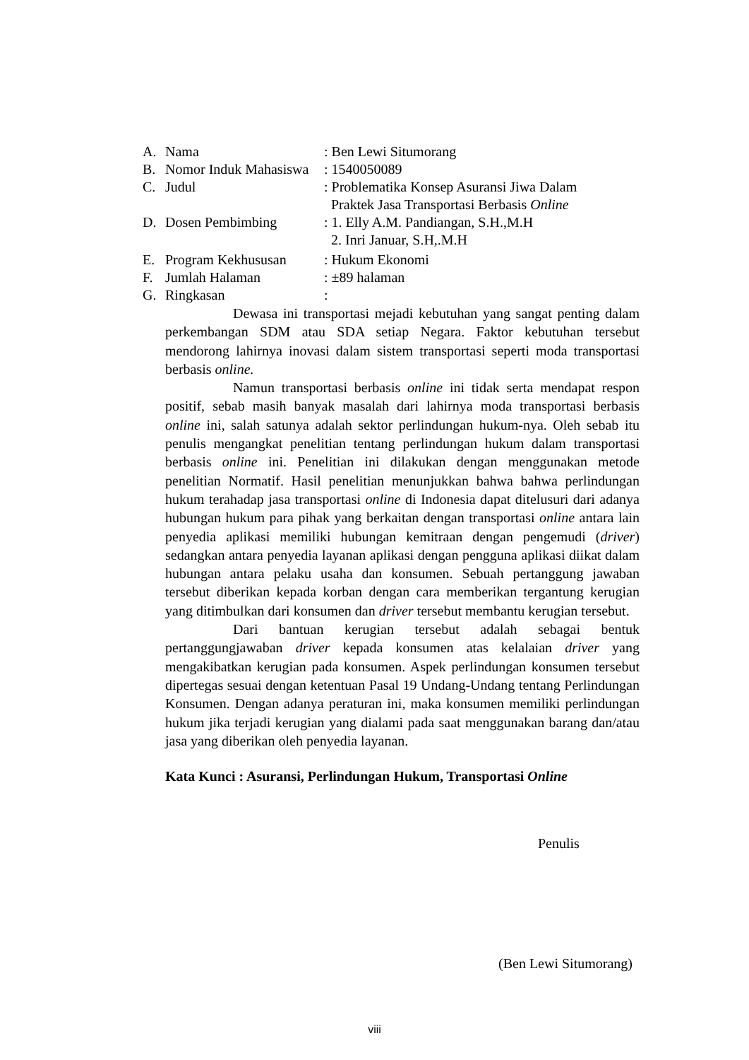A. Nama: Ben Lewi Situmorang
B. Nomor Induk Mahasiswa: 1540050089
C. Judul: Problematika Konsep Asuransi Jiwa Dalam
Praktek Jasa Transportasi Berbasis Online
D. Dosen Pembimbing: 1. Elly A.M. Pandiangan, S.H.,M.H
2. Inri Januar, S.H,.M.H
E. Program Kekhususan: Hukum Ekonomi
F. Jumlah Halaman: ±89 halaman
G. Ringkasan:
Dewasa ini transportasi mejadi kebutuhan yang sangat penting dalam perkembangan SDM atau SDA setiap Negara. Faktor kebutuhan tersebut mendorong lahirnya inovasi dalam sistem transportasi seperti moda transportasi berbasis online.
Namun transportasi berbasis online ini tidak serta mendapat respon positif, sebab masih banyak masalah dari lahirnya moda transportasi berbasis online ini, salah satunya adalah sektor perlindungan hukum-nya. Oleh sebab itu penulis mengangkat penelitian tentang perlindungan hukum dalam transportasi berbasis online ini. Penelitian ini dilakukan dengan menggunakan metode penelitian Normatif. Hasil penelitian menunjukkan bahwa bahwa perlindungan hukum terahadap jasa transportasi online di Indonesia dapat ditelusuri dari adanya hubungan hukum para pihak yang berkaitan dengan transportasi online antara lain penyedia aplikasi memiliki hubungan kemitraan dengan pengemudi (driver) sedangkan antara penyedia layanan aplikasi dengan pengguna aplikasi diikat dalam hubungan antara pelaku usaha dan konsumen. Sebuah pertanggung jawaban tersebut diberikan kepada korban dengan cara memberikan tergantung kerugian yang ditimbulkan dari konsumen dan driver tersebut membantu kerugian tersebut.
Dari bantuan kerugian tersebut adalah sebagai bentuk pertanggungjawaban driver kepada konsumen atas kelalaian driver yang mengakibatkan kerugian pada konsumen. Aspek perlindungan konsumen tersebut dipertegas sesuai dengan ketentuan Pasal 19 Undang-Undang tentang Perlindungan Konsumen. Dengan adanya peraturan ini, maka konsumen memiliki perlindungan hukum jika terjadi kerugian yang dialami pada saat menggunakan barang dan/atau jasa yang diberikan oleh penyedia layanan.
Kata Kunci : Asuransi, Perlindungan Hukum, Transportasi Online
Penulis
(Ben Lewi Situmorang)
viii